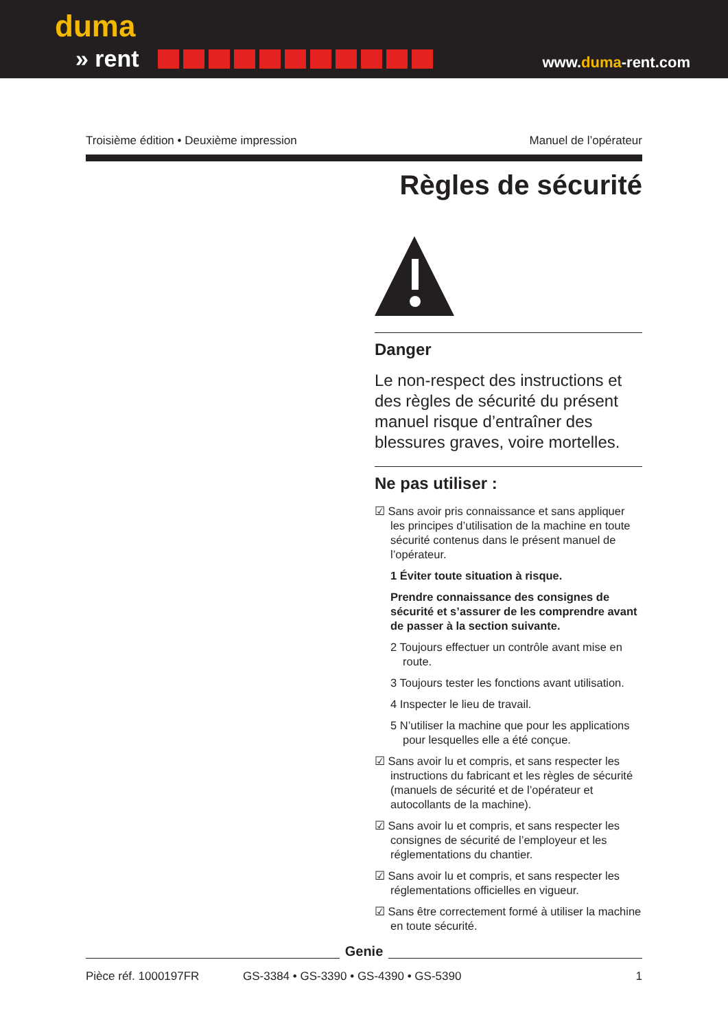duma
» rent
www.duma-rent.com
Troisième édition • Deuxième impression Manuel de l’opérateur
Règles de sécurité
Danger
Le non-respect des instructions et des règles de sécurité du présent manuel risque d’entraîner des blessures graves, voire mortelles.
Ne pas utiliser :
☑ Sans avoir pris connaissance et sans appliquer les principes d’utilisation de la machine en toute sécurité contenus dans le présent manuel de l’opérateur.
1 Éviter toute situation à risque.
Prendre connaissance des consignes de sécurité et s’assurer de les comprendre avant de passer à la section suivante.
2 Toujours effectuer un contrôle avant mise en route.
3 Toujours tester les fonctions avant utilisation.
4 Inspecter le lieu de travail.
5 N’utiliser la machine que pour les applications pour lesquelles elle a été conçue.
☑ Sans avoir lu et compris, et sans respecter les instructions du fabricant et les règles de sécurité (manuels de sécurité et de l’opérateur et autocollants de la machine).
☑ Sans avoir lu et compris, et sans respecter les consignes de sécurité de l’employeur et les réglementations du chantier.
☑ Sans avoir lu et compris, et sans respecter les réglementations officielles en vigueur.
☑ Sans être correctement formé à utiliser la machine en toute sécurité.
Genie
Pièce réf. 1000197FR GS-3384 • GS-3390 • GS-4390 • GS-5390 1